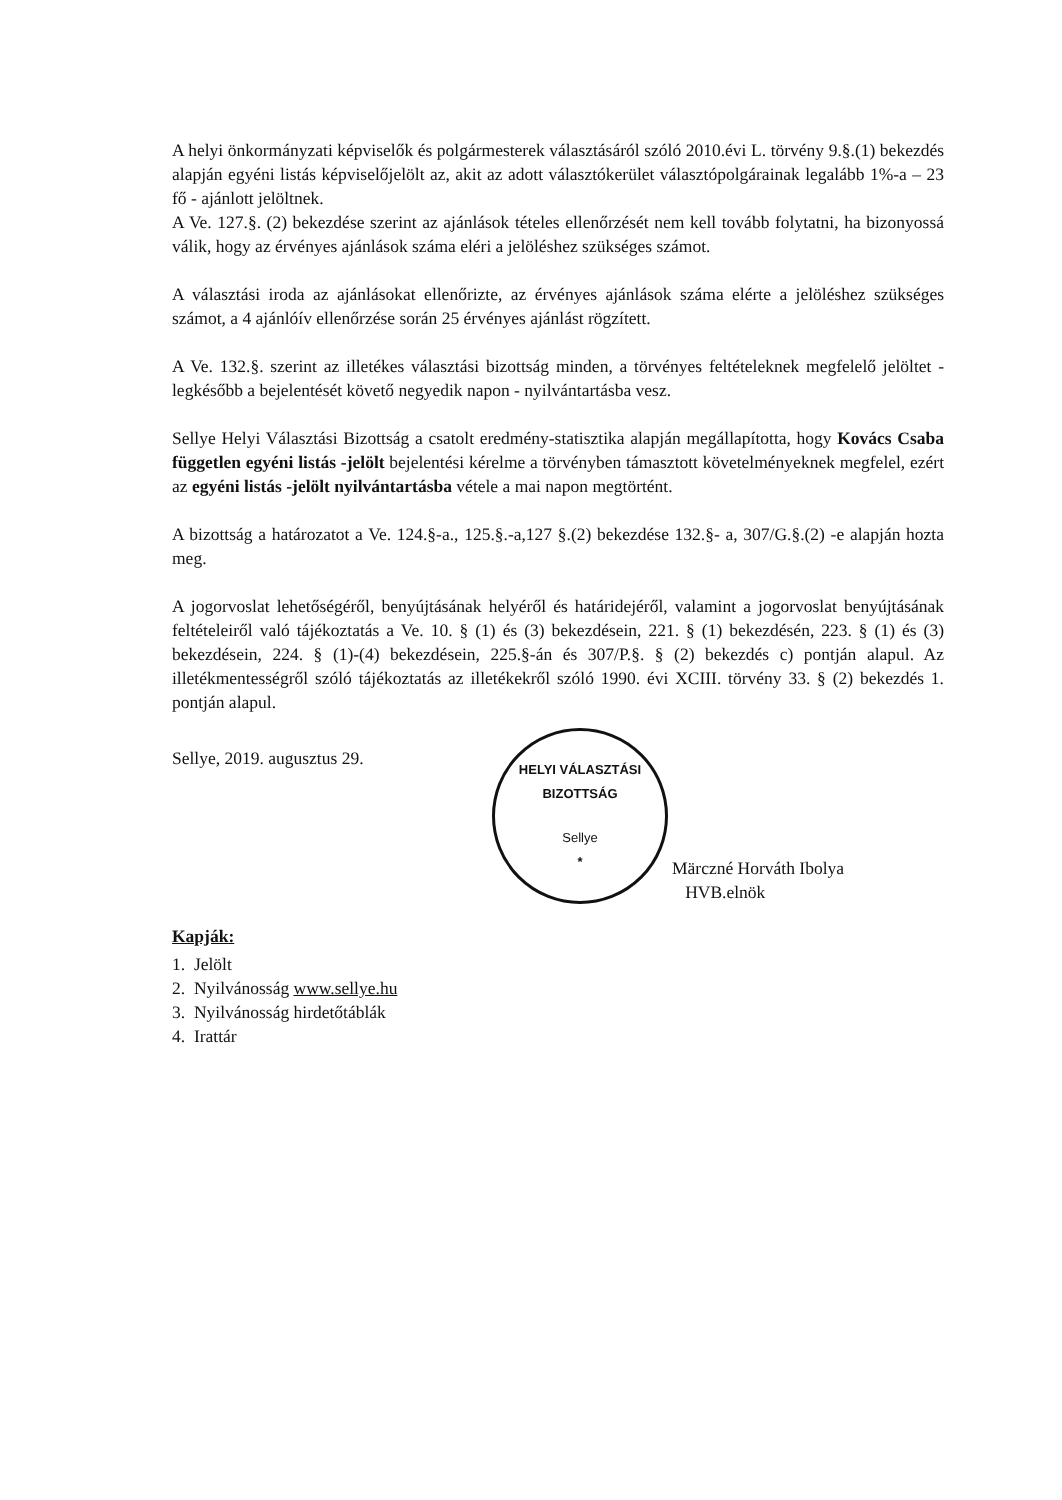A helyi önkormányzati képviselők és polgármesterek választásáról szóló 2010.évi L. törvény 9.§.(1) bekezdés alapján egyéni listás képviselőjelölt az, akit az adott választókerület választópolgárainak legalább 1%-a – 23 fő - ajánlott jelöltnek.
A Ve. 127.§. (2) bekezdése szerint az ajánlások tételes ellenőrzését nem kell tovább folytatni, ha bizonyossá válik, hogy az érvényes ajánlások száma eléri a jelöléshez szükséges számot.
A választási iroda az ajánlásokat ellenőrizte, az érvényes ajánlások száma elérte a jelöléshez szükséges számot, a 4 ajánlóív ellenőrzése során 25 érvényes ajánlást rögzített.
A Ve. 132.§. szerint az illetékes választási bizottság minden, a törvényes feltételeknek megfelelő jelöltet - legkésőbb a bejelentését követő negyedik napon - nyilvántartásba vesz.
Sellye Helyi Választási Bizottság a csatolt eredmény-statisztika alapján megállapította, hogy Kovács Csaba független egyéni listás -jelölt bejelentési kérelme a törvényben támasztott követelményeknek megfelel, ezért az egyéni listás -jelölt nyilvántartásba vétele a mai napon megtörtént.
A bizottság a határozatot a Ve. 124.§-a., 125.§.-a,127 §.(2) bekezdése 132.§- a, 307/G.§.(2) -e alapján hozta meg.
A jogorvoslat lehetőségéről, benyújtásának helyéről és határidejéről, valamint a jogorvoslat benyújtásának feltételeiről való tájékoztatás a Ve. 10. § (1) és (3) bekezdésein, 221. § (1) bekezdésén, 223. § (1) és (3) bekezdésein, 224. § (1)-(4) bekezdésein, 225.§-án és 307/P.§. § (2) bekezdés c) pontján alapul. Az illetékmentességről szóló tájékoztatás az illetékekről szóló 1990. évi XCIII. törvény 33. § (2) bekezdés 1. pontján alapul.
Sellye, 2019. augusztus 29.
HELYI VÁLASZTÁSI BIZOTTSÁG
Sellye
*
Märczné Horváth Ibolya
HVB.elnök
Kapják:
1. Jelölt
2. Nyilvánosság www.sellye.hu
3. Nyilvánosság hirdetőtáblák
4. Irattár